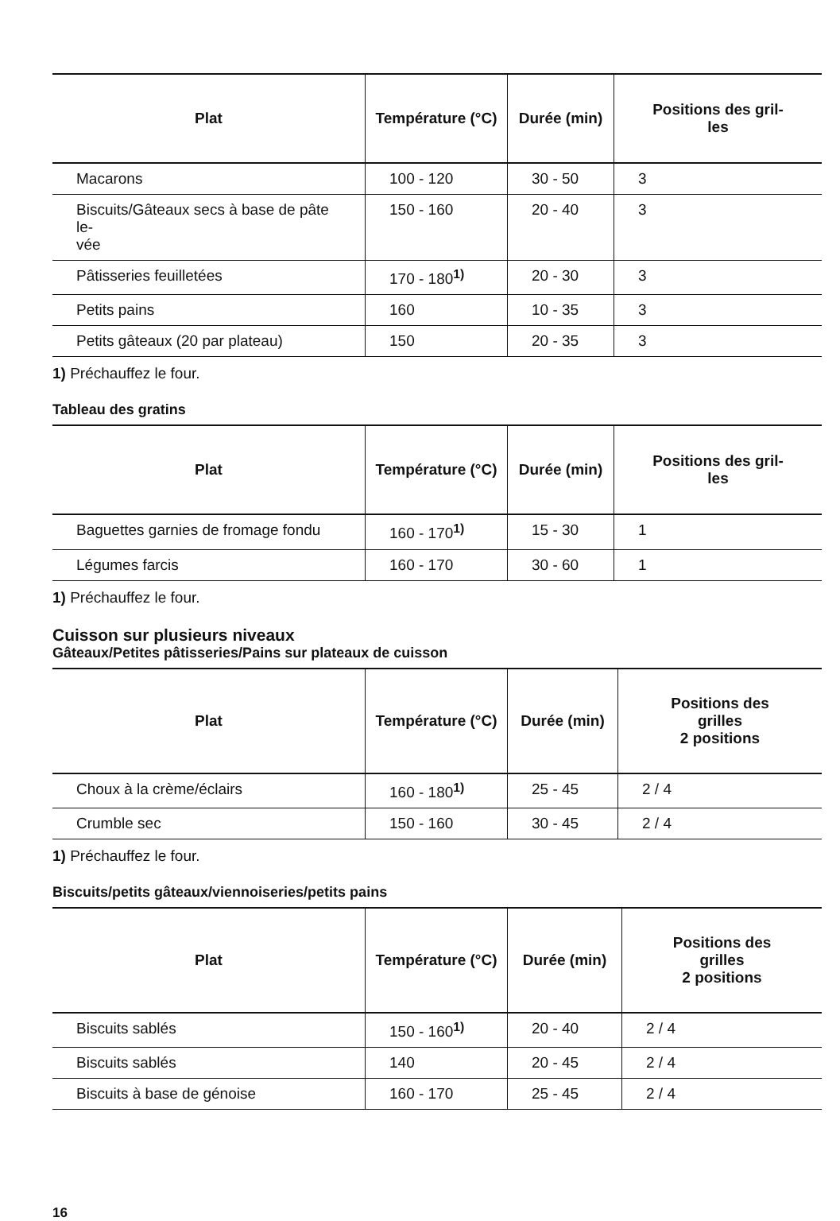| Plat | Température (°C) | Durée (min) | Positions des gril- les |
| --- | --- | --- | --- |
| Macarons | 100 - 120 | 30 - 50 | 3 |
| Biscuits/Gâteaux secs à base de pâte le- vée | 150 - 160 | 20 - 40 | 3 |
| Pâtisseries feuilletées | 170 - 180<sup>1)</sup> | 20 - 30 | 3 |
| Petits pains | 160 | 10 - 35 | 3 |
| Petits gâteaux (20 par plateau) | 150 | 20 - 35 | 3 |
1) Préchauffez le four.
Tableau des gratins
| Plat | Température (°C) | Durée (min) | Positions des gril- les |
| --- | --- | --- | --- |
| Baguettes garnies de fromage fondu | 160 - 170<sup>1)</sup> | 15 - 30 | 1 |
| Légumes farcis | 160 - 170 | 30 - 60 | 1 |
1) Préchauffez le four.
Cuisson sur plusieurs niveaux
Gâteaux/Petites pâtisseries/Pains sur plateaux de cuisson
| Plat | Température (°C) | Durée (min) | Positions des grilles 2 positions |
| --- | --- | --- | --- |
| Choux à la crème/éclairs | 160 - 180<sup>1)</sup> | 25 - 45 | 2 / 4 |
| Crumble sec | 150 - 160 | 30 - 45 | 2 / 4 |
1) Préchauffez le four.
Biscuits/petits gâteaux/viennoiseries/petits pains
| Plat | Température (°C) | Durée (min) | Positions des grilles 2 positions |
| --- | --- | --- | --- |
| Biscuits sablés | 150 - 160<sup>1)</sup> | 20 - 40 | 2 / 4 |
| Biscuits sablés | 140 | 20 - 45 | 2 / 4 |
| Biscuits à base de génoise | 160 - 170 | 25 - 45 | 2 / 4 |
16